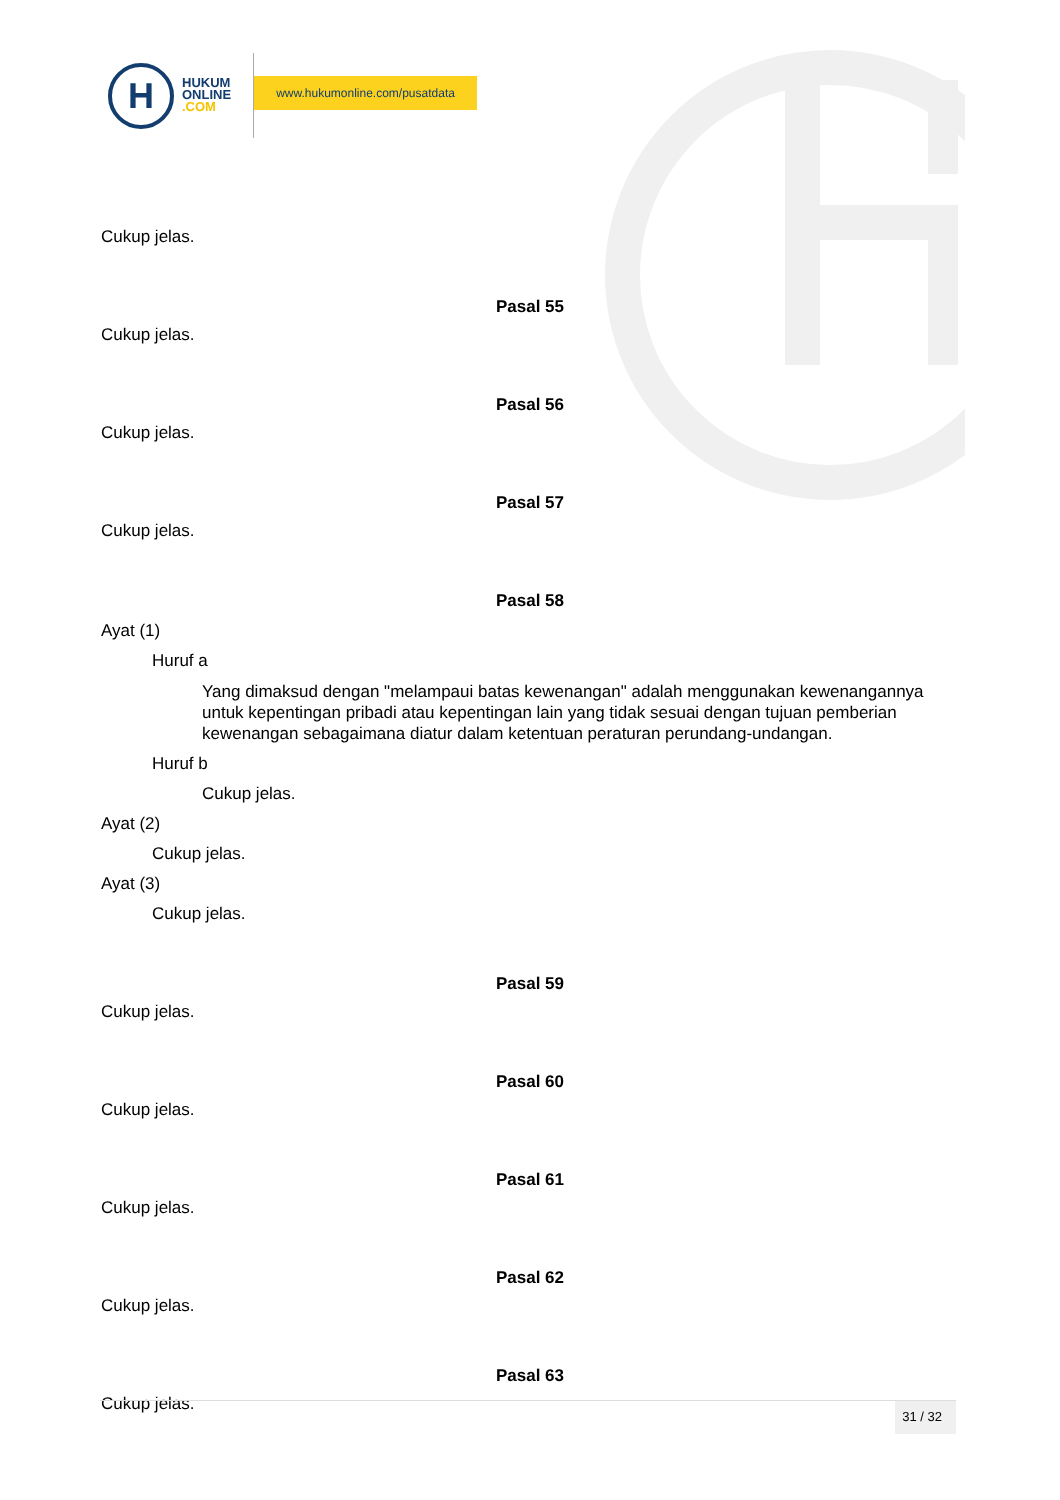H
HUKUM
ONLINE
.COM
www.hukumonline.com/pusatdata
Cukup jelas.
Pasal 55
Cukup jelas.
Pasal 56
Cukup jelas.
Pasal 57
Cukup jelas.
Pasal 58
Ayat (1)
Huruf a
Yang dimaksud dengan "melampaui batas kewenangan" adalah menggunakan kewenangannya untuk kepentingan pribadi atau kepentingan lain yang tidak sesuai dengan tujuan pemberian kewenangan sebagaimana diatur dalam ketentuan peraturan perundang-undangan.
Huruf b
Cukup jelas.
Ayat (2)
Cukup jelas.
Ayat (3)
Cukup jelas.
Pasal 59
Cukup jelas.
Pasal 60
Cukup jelas.
Pasal 61
Cukup jelas.
Pasal 62
Cukup jelas.
Pasal 63
Cukup jelas.
31 / 32